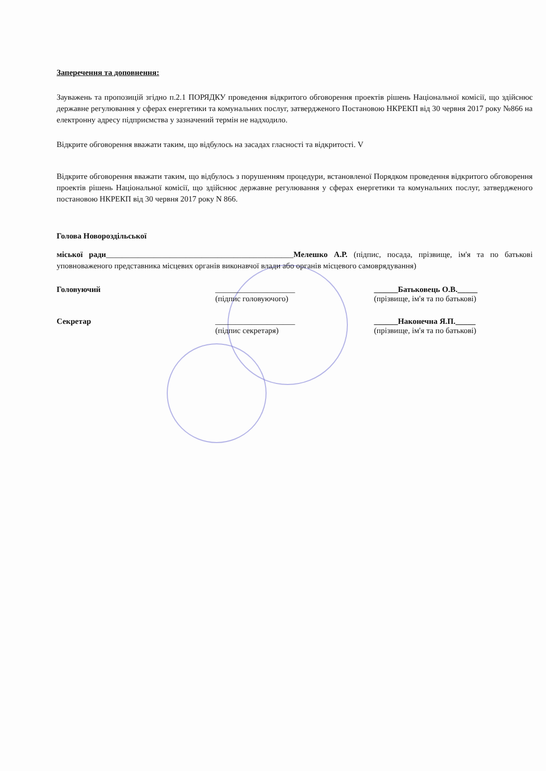Заперечення та доповнення:
Зауважень та пропозицій згідно п.2.1 ПОРЯДКУ проведення відкритого обговорення проектів рішень Національної комісії, що здійснює державне регулювання у сферах енергетики та комунальних послуг, затвердженого Постановою НКРЕКП від 30 червня 2017 року №866 на електронну адресу підприємства у зазначений термін не надходило.
Відкрите обговорення вважати таким, що відбулось на засадах гласності та відкритості. V
Відкрите обговорення вважати таким, що відбулось з порушенням процедури, встановленої Порядком проведення відкритого обговорення проектів рішень Національної комісії, що здійснює державне регулювання у сферах енергетики та комунальних послуг, затвердженого постановою НКРЕКП від 30 червня 2017 року N 866.
Голова Новороздільської
міської ради_______________________________________________Мелешко А.Р. (підпис, посада, прізвище, ім'я та по батькові уповноваженого представника місцевих органів виконавчої влади або органів місцевого самоврядування)
Головуючий ____________________
(підпис головуючого)
______Батьковець О.В._____
(прізвище, ім'я та по батькові)
Секретар ____________________
(підпис секретаря)
______Наконечна Я.П._____
(прізвище, ім'я та по батькові)